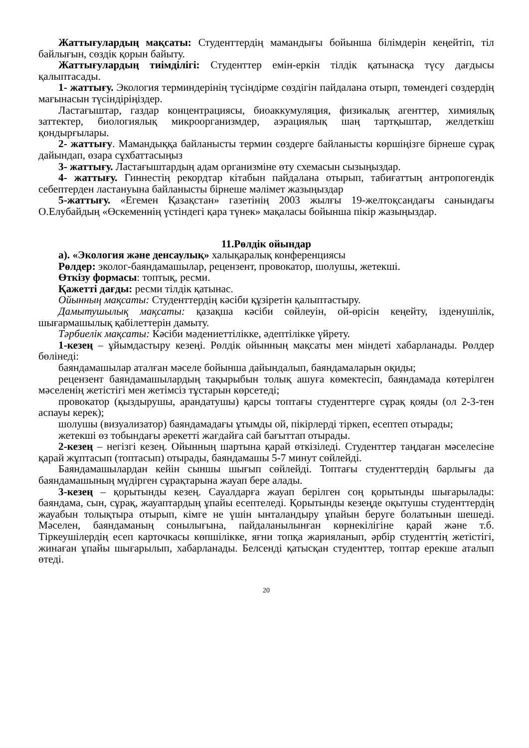Жаттығулардың мақсаты: Студенттердің мамандығы бойынша білімдерін кеңейтіп, тіл байлығын, сөздік қорын байыту.
Жаттығулардың тиімділігі: Студенттер емін-еркін тілдік қатынасқа түсу дағдысы қалыптасады.
1- жаттығу. Экология терминдерінің түсіндірме сөздігін пайдалана отырп, төмендегі сөздердің мағынасын түсіндіріңіздер.
Ластағыштар, газдар концентрациясы, биоаккумуляция, физикалық агенттер, химиялық заттектер, биологиялық микроорганизмдер, аэрациялық шаң тартқыштар, желдеткіш қондырғылары.
2- жаттығу. Мамандыққа байланысты термин сөздерге байланысты көршіңізге бірнеше сұрақ дайындап, өзара сұхбаттасыңыз
3- жаттығу. Ластағыштардың адам организміне өту схемасын сызыңыздар.
4- жаттығу. Гиннестің рекордтар кітабын пайдалана отырып, табиғаттың антропогендік себептерден ластануына байланысты бірнеше мәлімет жазыңыздар
5-жаттығу. «Егемен Қазақстан» газетінің 2003 жылғы 19-желтоқсандағы санындағы О.Елубайдың «Өскеменнің үстіндегі қара түнек» мақаласы бойынша пікір жазыңыздар.
11.Рөлдік ойындар
а). «Экология және денсаулық» халықаралық конференциясы
Рөлдер: эколог-баяндамашылар, рецензент, провокатор, шолушы, жетекші.
Өткізу формасы: топтық, ресми.
Қажетті дағды: ресми тілдік қатынас.
Ойынның мақсаты: Студенттердің кәсіби құзіретін қалыптастыру.
Дамытушылық мақсаты: қазақша кәсіби сөйлеуін, ой-өрісін кеңейту, ізденушілік, шығармашылық қабілеттерін дамыту.
Тәрбиелік мақсаты: Кәсіби мәдениеттілікке, әдептілікке үйрету.
1-кезең – ұйымдастыру кезеңі. Рөлдік ойынның мақсаты мен міндеті хабарланады. Рөлдер бөлінеді:
баяндамашылар аталған мәселе бойынша дайындалып, баяндамаларын оқиды;
рецензент баяндамашылардың тақырыбын толық ашуға көмектесіп, баяндамада көтерілген мәселенің жетістігі мен жетімсіз тұстарын көрсетеді;
провокатор (қыздырушы, арандатушы) қарсы топтағы студенттерге сұрақ қояды (ол 2-3-тен аспауы керек);
шолушы (визуализатор) баяндамадағы ұтымды ой, пікірлерді тіркеп, есептеп отырады;
жетекші өз тобындағы әрекетті жағдайға сай бағыттап отырады.
2-кезең – негізгі кезең. Ойынның шартына қарай өткізіледі. Студенттер таңдаған мәселесіне қарай жұптасып (топтасып) отырады, баяндамашы 5-7 минут сөйлейді.
Баяндамашылардан кейін сыншы шығып сөйлейді. Топтағы студенттердің барлығы да баяндамашының мүдірген сұрақтарына жауап бере алады.
3-кезең – қорытынды кезең. Сауалдарға жауап берілген соң қорытынды шығарылады: баяндама, сын, сұрақ, жауаптардың ұпайы есептеледі. Қорытынды кезеңде оқытушы студенттердің жауабын толықтыра отырып, кімге не үшін ынталандыру ұпайын беруге болатынын шешеді. Мәселен, баяндаманың сонылығына, пайдаланылынған көрнекілігіне қарай және т.б. Тіркеушілердің есеп карточкасы көпшілікке, яғни топқа жарияланып, әрбір студенттің жетістігі, жинаған ұпайы шығарылып, хабарланады. Белсенді қатысқан студенттер, топтар ерекше аталып өтеді.
20